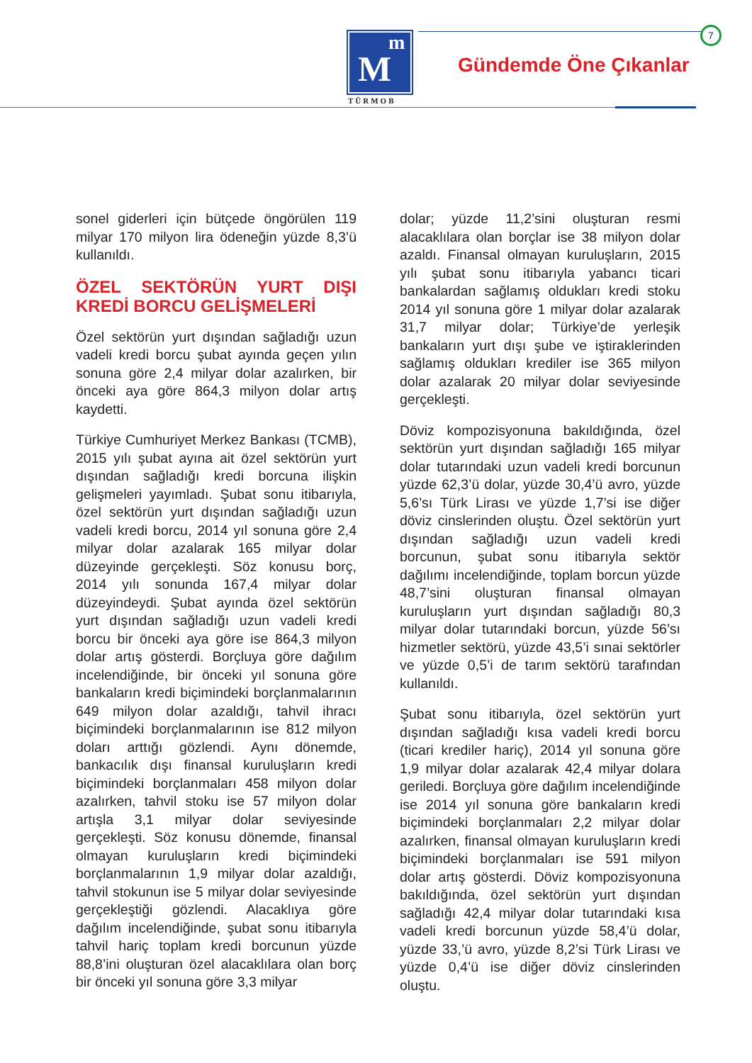m
M
TÜRMOB
7
Gündemde Öne Çıkanlar
sonel giderleri için bütçede öngörülen 119 milyar 170 milyon lira ödeneğin yüzde 8,3’ü kullanıldı.
ÖZEL SEKTÖRÜN YURT DIŞI KREDİ BORCU GELİŞMELERİ
Özel sektörün yurt dışından sağladığı uzun vadeli kredi borcu şubat ayında geçen yılın sonuna göre 2,4 milyar dolar azalırken, bir önceki aya göre 864,3 milyon dolar artış kaydetti.
Türkiye Cumhuriyet Merkez Bankası (TCMB), 2015 yılı şubat ayına ait özel sektörün yurt dışından sağladığı kredi borcuna ilişkin gelişmeleri yayımladı. Şubat sonu itibarıyla, özel sektörün yurt dışından sağladığı uzun vadeli kredi borcu, 2014 yıl sonuna göre 2,4 milyar dolar azalarak 165 milyar dolar düzeyinde gerçekleşti. Söz konusu borç, 2014 yılı sonunda 167,4 milyar dolar düzeyindeydi. Şubat ayında özel sektörün yurt dışından sağladığı uzun vadeli kredi borcu bir önceki aya göre ise 864,3 milyon dolar artış gösterdi. Borçluya göre dağılım incelendiğinde, bir önceki yıl sonuna göre bankaların kredi biçimindeki borçlanmalarının 649 milyon dolar azaldığı, tahvil ihracı biçimindeki borçlanmalarının ise 812 milyon doları arttığı gözlendi. Aynı dönemde, bankacılık dışı finansal kuruluşların kredi biçimindeki borçlanmaları 458 milyon dolar azalırken, tahvil stoku ise 57 milyon dolar artışla 3,1 milyar dolar seviyesinde gerçekleşti. Söz konusu dönemde, finansal olmayan kuruluşların kredi biçimindeki borçlanmalarının 1,9 milyar dolar azaldığı, tahvil stokunun ise 5 milyar dolar seviyesinde gerçekleştiği gözlendi. Alacaklıya göre dağılım incelendiğinde, şubat sonu itibarıyla tahvil hariç toplam kredi borcunun yüzde 88,8’ini oluşturan özel alacaklılara olan borç bir önceki yıl sonuna göre 3,3 milyar
dolar; yüzde 11,2’sini oluşturan resmi alacaklılara olan borçlar ise 38 milyon dolar azaldı. Finansal olmayan kuruluşların, 2015 yılı şubat sonu itibarıyla yabancı ticari bankalardan sağlamış oldukları kredi stoku 2014 yıl sonuna göre 1 milyar dolar azalarak 31,7 milyar dolar; Türkiye’de yerleşik bankaların yurt dışı şube ve iştiraklerinden sağlamış oldukları krediler ise 365 milyon dolar azalarak 20 milyar dolar seviyesinde gerçekleşti.
Döviz kompozisyonuna bakıldığında, özel sektörün yurt dışından sağladığı 165 milyar dolar tutarındaki uzun vadeli kredi borcunun yüzde 62,3’ü dolar, yüzde 30,4’ü avro, yüzde 5,6’sı Türk Lirası ve yüzde 1,7’si ise diğer döviz cinslerinden oluştu. Özel sektörün yurt dışından sağladığı uzun vadeli kredi borcunun, şubat sonu itibarıyla sektör dağılımı incelendiğinde, toplam borcun yüzde 48,7’sini oluşturan finansal olmayan kuruluşların yurt dışından sağladığı 80,3 milyar dolar tutarındaki borcun, yüzde 56’sı hizmetler sektörü, yüzde 43,5’i sınai sektörler ve yüzde 0,5’i de tarım sektörü tarafından kullanıldı.
Şubat sonu itibarıyla, özel sektörün yurt dışından sağladığı kısa vadeli kredi borcu (ticari krediler hariç), 2014 yıl sonuna göre 1,9 milyar dolar azalarak 42,4 milyar dolara geriledi. Borçluya göre dağılım incelendiğinde ise 2014 yıl sonuna göre bankaların kredi biçimindeki borçlanmaları 2,2 milyar dolar azalırken, finansal olmayan kuruluşların kredi biçimindeki borçlanmaları ise 591 milyon dolar artış gösterdi. Döviz kompozisyonuna bakıldığında, özel sektörün yurt dışından sağladığı 42,4 milyar dolar tutarındaki kısa vadeli kredi borcunun yüzde 58,4’ü dolar, yüzde 33,’ü avro, yüzde 8,2’si Türk Lirası ve yüzde 0,4’ü ise diğer döviz cinslerinden oluştu.